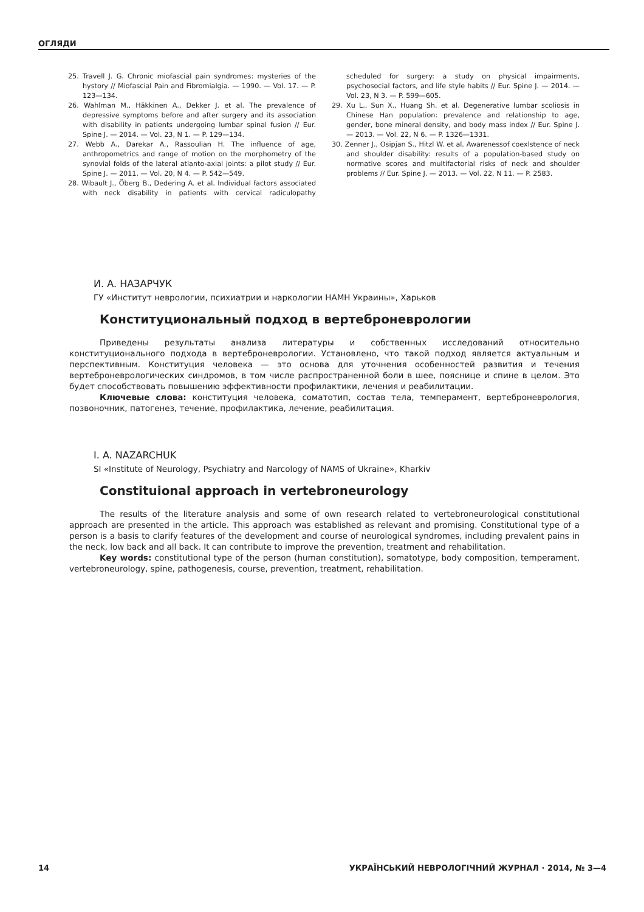ОГЛЯДИ
25. Travell J. G. Chronic miofascial pain syndromes: mysteries of the hystory // Miofascial Pain and Fibromialgia. — 1990. — Vol. 17. — P. 123—134.
26. Wahlman M., Häkkinen A., Dekker J. et al. The prevalence of depressive symptoms before and after surgery and its association with disability in patients undergoing lumbar spinal fusion // Eur. Spine J. — 2014. — Vol. 23, N 1. — P. 129—134.
27. Webb A., Darekar A., Rassoulian H. The influence of age, anthropometrics and range of motion on the morphometry of the synovial folds of the lateral atlanto-axial joints: a pilot study // Eur. Spine J. — 2011. — Vol. 20, N 4. — P. 542—549.
28. Wibault J., Öberg B., Dedering A. et al. Individual factors associated with neck disability in patients with cervical radiculopathy scheduled for surgery: a study on physical impairments, psychosocial factors, and life style habits // Eur. Spine J. — 2014. — Vol. 23, N 3. — P. 599—605.
29. Xu L., Sun X., Huang Sh. et al. Degenerative lumbar scoliosis in Chinese Han population: prevalence and relationship to age, gender, bone mineral density, and body mass index // Eur. Spine J. — 2013. — Vol. 22, N 6. — P. 1326—1331.
30. Zenner J., Osipjan S., Hitzl W. et al. Awarenessof coexlstence of neck and shoulder disability: results of a population-based study on normative scores and multifactorial risks of neck and shoulder problems // Eur. Spine J. — 2013. — Vol. 22, N 11. — P. 2583.
И. А. НАЗАРЧУК
ГУ «Институт неврологии, психиатрии и наркологии НАМН Украины», Харьков
Конституциональный подход в вертеброневрологии
Приведены результаты анализа литературы и собственных исследований относительно конституционального подхода в вертеброневрологии. Установлено, что такой подход является актуальным и перспективным. Конституция человека — это основа для уточнения особенностей развития и течения вертеброневрологических синдромов, в том числе распространенной боли в шее, пояснице и спине в целом. Это будет способствовать повышению эффективности профилактики, лечения и реабилитации.
Ключевые слова: конституция человека, соматотип, состав тела, темперамент, вертеброневрология, позвоночник, патогенез, течение, профилактика, лечение, реабилитация.
I. A. NAZARCHUK
SI «Institute of Neurology, Psychiatry and Narcology of NAMS of Ukraine», Kharkiv
Constituional approach in vertebroneurology
The results of the literature analysis and some of own research related to vertebroneurological constitutional approach are presented in the article. This approach was established as relevant and promising. Constitutional type of a person is a basis to clarify features of the development and course of neurological syndromes, including prevalent pains in the neck, low back and all back. It can contribute to improve the prevention, treatment and rehabilitation.
Key words: constitutional type of the person (human constitution), somatotype, body composition, temperament, vertebroneurology, spine, pathogenesis, course, prevention, treatment, rehabilitation.
14 УКРАЇНСЬКИЙ НЕВРОЛОГІЧНИЙ ЖУРНАЛ · 2014, № 3—4